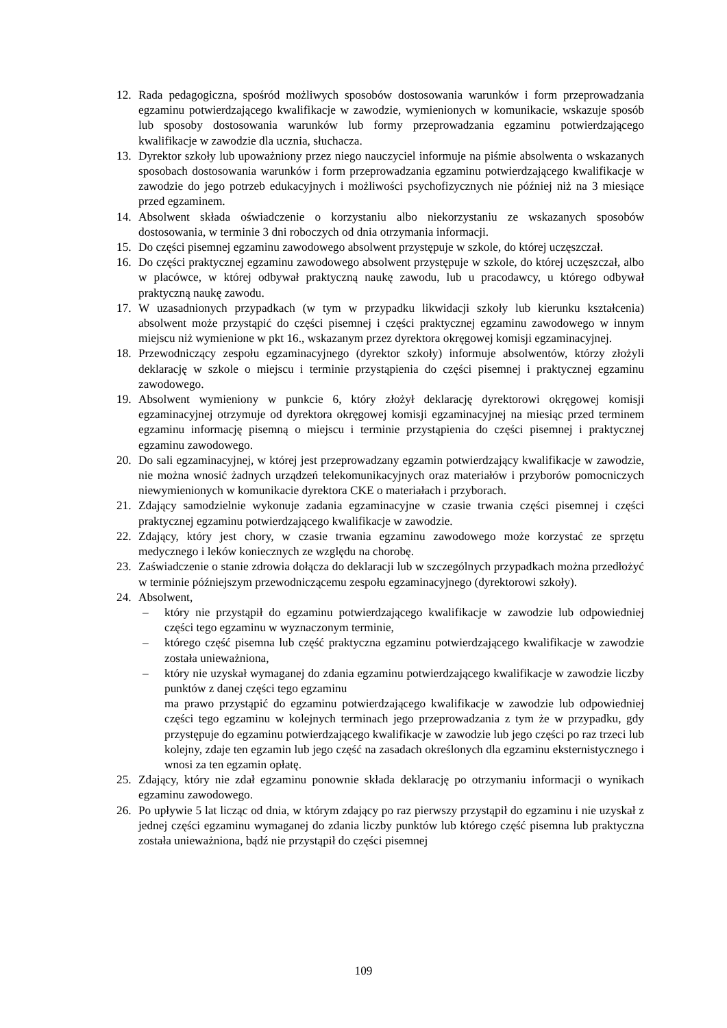12. Rada pedagogiczna, spośród możliwych sposobów dostosowania warunków i form przeprowadzania egzaminu potwierdzającego kwalifikacje w zawodzie, wymienionych w komunikacie, wskazuje sposób lub sposoby dostosowania warunków lub formy przeprowadzania egzaminu potwierdzającego kwalifikacje w zawodzie dla ucznia, słuchacza.
13. Dyrektor szkoły lub upoważniony przez niego nauczyciel informuje na piśmie absolwenta o wskazanych sposobach dostosowania warunków i form przeprowadzania egzaminu potwierdzającego kwalifikacje w zawodzie do jego potrzeb edukacyjnych i możliwości psychofizycznych nie później niż na 3 miesiące przed egzaminem.
14. Absolwent składa oświadczenie o korzystaniu albo niekorzystaniu ze wskazanych sposobów dostosowania, w terminie 3 dni roboczych od dnia otrzymania informacji.
15. Do części pisemnej egzaminu zawodowego absolwent przystępuje w szkole, do której uczęszczał.
16. Do części praktycznej egzaminu zawodowego absolwent przystępuje w szkole, do której uczęszczał, albo w placówce, w której odbywał praktyczną naukę zawodu, lub u pracodawcy, u którego odbywał praktyczną naukę zawodu.
17. W uzasadnionych przypadkach (w tym w przypadku likwidacji szkoły lub kierunku kształcenia) absolwent może przystąpić do części pisemnej i części praktycznej egzaminu zawodowego w innym miejscu niż wymienione w pkt 16., wskazanym przez dyrektora okręgowej komisji egzaminacyjnej.
18. Przewodniczący zespołu egzaminacyjnego (dyrektor szkoły) informuje absolwentów, którzy złożyli deklarację w szkole o miejscu i terminie przystąpienia do części pisemnej i praktycznej egzaminu zawodowego.
19. Absolwent wymieniony w punkcie 6, który złożył deklarację dyrektorowi okręgowej komisji egzaminacyjnej otrzymuje od dyrektora okręgowej komisji egzaminacyjnej na miesiąc przed terminem egzaminu informację pisemną o miejscu i terminie przystąpienia do części pisemnej i praktycznej egzaminu zawodowego.
20. Do sali egzaminacyjnej, w której jest przeprowadzany egzamin potwierdzający kwalifikacje w zawodzie, nie można wnosić żadnych urządzeń telekomunikacyjnych oraz materiałów i przyborów pomocniczych niewymienionych w komunikacie dyrektora CKE o materiałach i przyborach.
21. Zdający samodzielnie wykonuje zadania egzaminacyjne w czasie trwania części pisemnej i części praktycznej egzaminu potwierdzającego kwalifikacje w zawodzie.
22. Zdający, który jest chory, w czasie trwania egzaminu zawodowego może korzystać ze sprzętu medycznego i leków koniecznych ze względu na chorobę.
23. Zaświadczenie o stanie zdrowia dołącza do deklaracji lub w szczególnych przypadkach można przedłożyć w terminie późniejszym przewodniczącemu zespołu egzaminacyjnego (dyrektorowi szkoły).
24. Absolwent,
– który nie przystąpił do egzaminu potwierdzającego kwalifikacje w zawodzie lub odpowiedniej części tego egzaminu w wyznaczonym terminie,
– którego część pisemna lub część praktyczna egzaminu potwierdzającego kwalifikacje w zawodzie została unieważniona,
– który nie uzyskał wymaganej do zdania egzaminu potwierdzającego kwalifikacje w zawodzie liczby punktów z danej części tego egzaminu
ma prawo przystąpić do egzaminu potwierdzającego kwalifikacje w zawodzie lub odpowiedniej części tego egzaminu w kolejnych terminach jego przeprowadzania z tym że w przypadku, gdy przystępuje do egzaminu potwierdzającego kwalifikacje w zawodzie lub jego części po raz trzeci lub kolejny, zdaje ten egzamin lub jego część na zasadach określonych dla egzaminu eksternistycznego i wnosi za ten egzamin opłatę.
25. Zdający, który nie zdał egzaminu ponownie składa deklarację po otrzymaniu informacji o wynikach egzaminu zawodowego.
26. Po upływie 5 lat licząc od dnia, w którym zdający po raz pierwszy przystąpił do egzaminu i nie uzyskał z jednej części egzaminu wymaganej do zdania liczby punktów lub którego część pisemna lub praktyczna została unieważniona, bądź nie przystąpił do części pisemnej
109